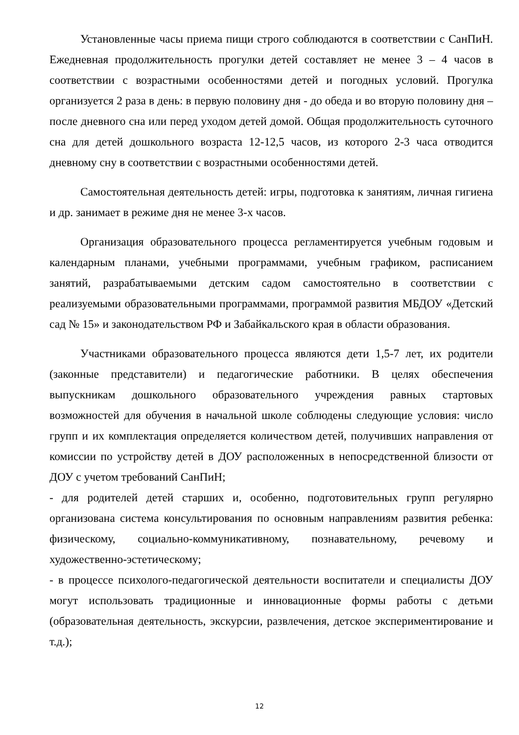Установленные часы приема пищи строго соблюдаются в соответствии с СанПиН. Ежедневная продолжительность прогулки детей составляет не менее 3 – 4 часов в соответствии с возрастными особенностями детей и погодных условий. Прогулка организуется 2 раза в день: в первую половину дня - до обеда и во вторую половину дня – после дневного сна или перед уходом детей домой. Общая продолжительность суточного сна для детей дошкольного возраста 12-12,5 часов, из которого 2-3 часа отводится дневному сну в соответствии с возрастными особенностями детей.
Самостоятельная деятельность детей: игры, подготовка к занятиям, личная гигиена и др. занимает в режиме дня не менее 3-х часов.
Организация образовательного процесса регламентируется учебным годовым и календарным планами, учебными программами, учебным графиком, расписанием занятий, разрабатываемыми детским садом самостоятельно в соответствии с реализуемыми образовательными программами, программой развития МБДОУ «Детский сад № 15» и законодательством РФ и Забайкальского края в области образования.
Участниками образовательного процесса являются дети 1,5-7 лет, их родители (законные представители) и педагогические работники. В целях обеспечения выпускникам дошкольного образовательного учреждения равных стартовых возможностей для обучения в начальной школе соблюдены следующие условия: число групп и их комплектация определяется количеством детей, получивших направления от комиссии по устройству детей в ДОУ расположенных в непосредственной близости от ДОУ с учетом требований СанПиН;
- для родителей детей старших и, особенно, подготовительных групп регулярно организована система консультирования по основным направлениям развития ребенка: физическому, социально-коммуникативному, познавательному, речевому и художественно-эстетическому;
- в процессе психолого-педагогической деятельности воспитатели и специалисты ДОУ могут использовать традиционные и инновационные формы работы с детьми (образовательная деятельность, экскурсии, развлечения, детское экспериментирование и т.д.);
12